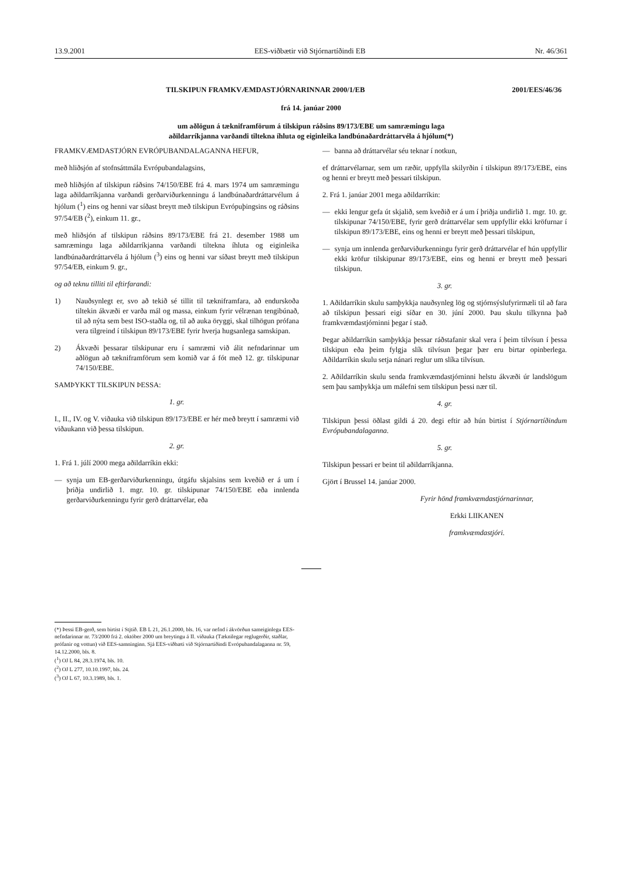13.9.2001 EES-viðbætir við Stjórnartíðindi EB Nr. 46/361
TILSKIPUN FRAMKVÆMDASTJÓRNARINNAR 2000/1/EB 2001/EES/46/36
frá 14. janúar 2000
um aðlögun á tækniframförum á tilskipun ráðsins 89/173/EBE um samræmingu laga
aðildarríkjanna varðandi tiltekna íhluta og eiginleika landbúnaðardráttarvéla á hjólum(*)
FRAMKVÆMDASTJÓRN EVRÓPUBANDALAGANNA HEFUR,
með hliðsjón af stofnsáttmála Evrópubandalagsins,
með hliðsjón af tilskipun ráðsins 74/150/EBE frá 4. mars 1974 um samræmingu laga aðildarríkjanna varðandi gerðarviðurkenningu á landbúnaðardráttarvélum á hjólum (<sup>1</sup>) eins og henni var síðast breytt með tilskipun Evrópuþingsins og ráðsins 97/54/EB (<sup>2</sup>), einkum 11. gr.,
með hliðsjón af tilskipun ráðsins 89/173/EBE frá 21. desember 1988 um samræmingu laga aðildarríkjanna varðandi tiltekna íhluta og eiginleika landbúnaðardráttarvéla á hjólum (<sup>3</sup>) eins og henni var síðast breytt með tilskipun 97/54/EB, einkum 9. gr.,
og að teknu tilliti til eftirfarandi:
1) Nauðsynlegt er, svo að tekið sé tillit til tækniframfara, að endurskoða tiltekin ákvæði er varða mál og massa, einkum fyrir vélrænan tengibúnað, til að nýta sem best ISO-staðla og, til að auka öryggi, skal tilhögun prófana vera tilgreind í tilskipun 89/173/EBE fyrir hverja hugsanlega samskipan.
2) Ákvæði þessarar tilskipunar eru í samræmi við álit nefndarinnar um aðlögun að tækniframförum sem komið var á fót með 12. gr. tilskipunar 74/150/EBE.
SAMÞYKKT TILSKIPUN ÞESSA:
1. gr.
I., II., IV. og V. viðauka við tilskipun 89/173/EBE er hér með breytt í samræmi við viðaukann við þessa tilskipun.
2. gr.
1. Frá 1. júlí 2000 mega aðildarríkin ekki:
— synja um EB-gerðarviðurkenningu, útgáfu skjalsins sem kveðið er á um í þriðja undirlið 1. mgr. 10. gr. tilskipunar 74/150/EBE eða innlenda gerðarviðurkenningu fyrir gerð dráttarvélar, eða
— banna að dráttarvélar séu teknar í notkun,
ef dráttarvélarnar, sem um ræðir, uppfylla skilyrðin í tilskipun 89/173/EBE, eins og henni er breytt með þessari tilskipun.
2. Frá 1. janúar 2001 mega aðildarríkin:
— ekki lengur gefa út skjalið, sem kveðið er á um í þriðja undirlið 1. mgr. 10. gr. tilskipunar 74/150/EBE, fyrir gerð dráttarvélar sem uppfyllir ekki kröfurnar í tilskipun 89/173/EBE, eins og henni er breytt með þessari tilskipun,
— synja um innlenda gerðarviðurkenningu fyrir gerð dráttarvélar ef hún uppfyllir ekki kröfur tilskipunar 89/173/EBE, eins og henni er breytt með þessari tilskipun.
3. gr.
1. Aðildarríkin skulu samþykkja nauðsynleg lög og stjórnsýslufyrirmæli til að fara að tilskipun þessari eigi síðar en 30. júní 2000. Þau skulu tilkynna það framkvæmdastjórninni þegar í stað.
Þegar aðildarríkin samþykkja þessar ráðstafanir skal vera í þeim tilvísun í þessa tilskipun eða þeim fylgja slík tilvísun þegar þær eru birtar opinberlega. Aðildarríkin skulu setja nánari reglur um slíka tilvísun.
2. Aðildarríkin skulu senda framkvæmdastjórninni helstu ákvæði úr landslögum sem þau samþykkja um málefni sem tilskipun þessi nær til.
4. gr.
Tilskipun þessi öðlast gildi á 20. degi eftir að hún birtist í Stjórnartíðindum Evrópubandalaganna.
5. gr.
Tilskipun þessari er beint til aðildarríkjanna.
Gjört í Brussel 14. janúar 2000.
Fyrir hönd framkvæmdastjórnarinnar,
Erkki LIIKANEN
framkvæmdastjóri.
(*) Þessi EB-gerð, sem birtist í Stjtíð. EB L 21, 26.1.2000, bls. 16, var nefnd í ákvörðun sameiginlegu EES-nefndarinnar nr. 73/2000 frá 2. október 2000 um breytingu á II. viðauka (Tæknilegar reglugerðir, staðlar, prófanir og vottun) við EES-samninginn. Sjá EES-viðbæti við Stjórnartíðindi Evrópubandalaganna nr. 59, 14.12.2000, bls. 8.
(<sup>1</sup>) OJ L 84, 28.3.1974, bls. 10.
(<sup>2</sup>) OJ L 277, 10.10.1997, bls. 24.
(<sup>3</sup>) OJ L 67, 10.3.1989, bls. 1.